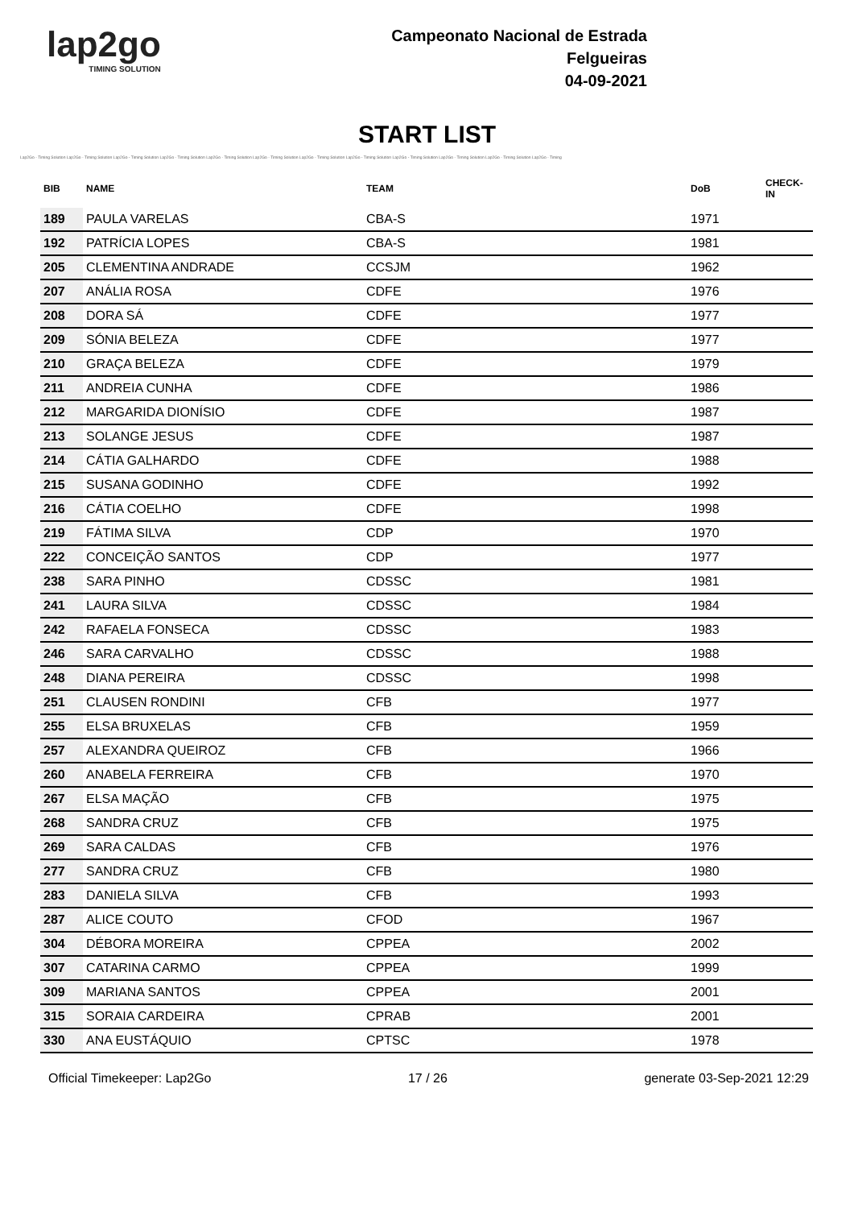lap2go
TIMING SOLUTION
Campeonato Nacional de Estrada
Felgueiras
04-09-2021
START LIST
Lap2Go - Timing Solution Lap2Go - Timing Solution Lap2Go - Timing Solution Lap2Go - Timing Solution Lap2Go - Timing Solution Lap2Go - Timing Solution Lap2Go - Timing Solution Lap2Go - Timing Solution Lap2Go - Timing Solution Lap2Go - Timing Solution Lap2Go - Timing Solution Lap2Go - Timing
| BIB | NAME | TEAM | DoB | CHECK-IN |
| --- | --- | --- | --- | --- |
| 189 | PAULA VARELAS | CBA-S | 1971 | |
| 192 | PATRÍCIA LOPES | CBA-S | 1981 | |
| 205 | CLEMENTINA ANDRADE | CCSJM | 1962 | |
| 207 | ANÁLIA ROSA | CDFE | 1976 | |
| 208 | DORA SÁ | CDFE | 1977 | |
| 209 | SÓNIA BELEZA | CDFE | 1977 | |
| 210 | GRAÇA BELEZA | CDFE | 1979 | |
| 211 | ANDREIA CUNHA | CDFE | 1986 | |
| 212 | MARGARIDA DIONÍSIO | CDFE | 1987 | |
| 213 | SOLANGE JESUS | CDFE | 1987 | |
| 214 | CÁTIA GALHARDO | CDFE | 1988 | |
| 215 | SUSANA GODINHO | CDFE | 1992 | |
| 216 | CÁTIA COELHO | CDFE | 1998 | |
| 219 | FÁTIMA SILVA | CDP | 1970 | |
| 222 | CONCEIÇÃO SANTOS | CDP | 1977 | |
| 238 | SARA PINHO | CDSSC | 1981 | |
| 241 | LAURA SILVA | CDSSC | 1984 | |
| 242 | RAFAELA FONSECA | CDSSC | 1983 | |
| 246 | SARA CARVALHO | CDSSC | 1988 | |
| 248 | DIANA PEREIRA | CDSSC | 1998 | |
| 251 | CLAUSEN RONDINI | CFB | 1977 | |
| 255 | ELSA BRUXELAS | CFB | 1959 | |
| 257 | ALEXANDRA QUEIROZ | CFB | 1966 | |
| 260 | ANABELA FERREIRA | CFB | 1970 | |
| 267 | ELSA MAÇÃO | CFB | 1975 | |
| 268 | SANDRA CRUZ | CFB | 1975 | |
| 269 | SARA CALDAS | CFB | 1976 | |
| 277 | SANDRA CRUZ | CFB | 1980 | |
| 283 | DANIELA SILVA | CFB | 1993 | |
| 287 | ALICE COUTO | CFOD | 1967 | |
| 304 | DÉBORA MOREIRA | CPPEA | 2002 | |
| 307 | CATARINA CARMO | CPPEA | 1999 | |
| 309 | MARIANA SANTOS | CPPEA | 2001 | |
| 315 | SORAIA CARDEIRA | CPRAB | 2001 | |
| 330 | ANA EUSTÁQUIO | CPTSC | 1978 | |
Official Timekeeper: Lap2Go 17 / 26 generate 03-Sep-2021 12:29